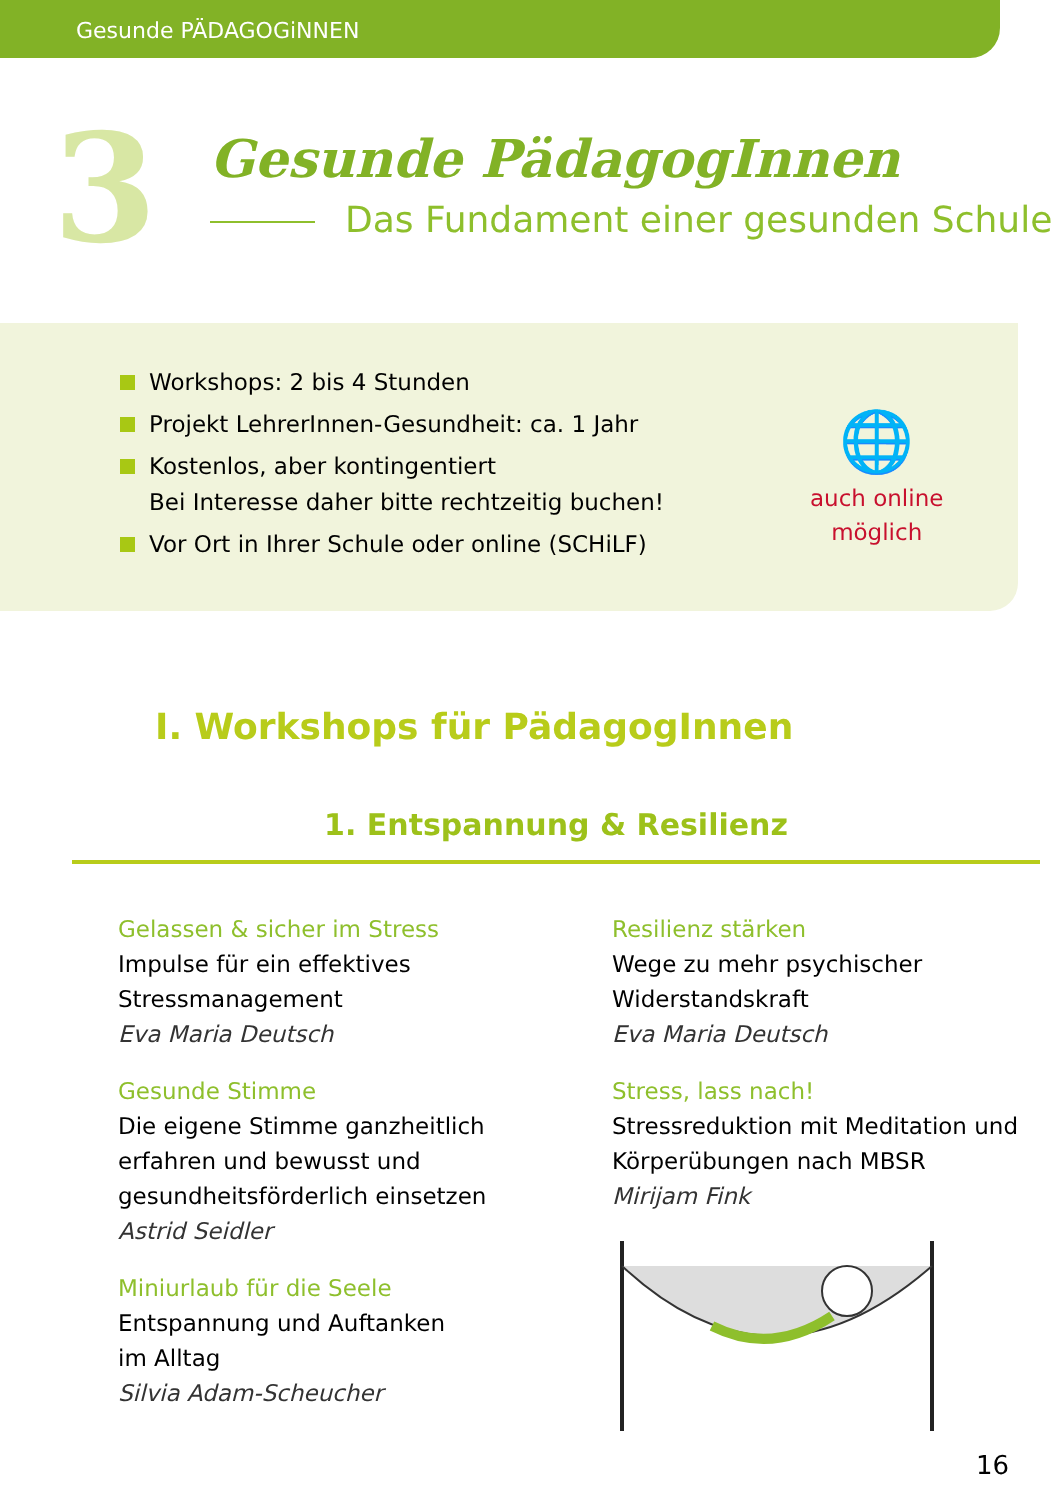Gesunde PÄDAGOGiNNEN
3
Gesunde PädagogInnen
Das Fundament einer gesunden Schule
Workshops: 2 bis 4 Stunden
Projekt LehrerInnen-Gesundheit: ca. 1 Jahr
Kostenlos, aber kontingentiert
Bei Interesse daher bitte rechtzeitig buchen!
Vor Ort in Ihrer Schule oder online (SCHiLF)
🌐
auch online
möglich
I. Workshops für PädagogInnen
1. Entspannung & Resilienz
Gelassen & sicher im Stress
Impulse für ein effektives Stressmanagement
Eva Maria Deutsch
Gesunde Stimme
Die eigene Stimme ganzheitlich erfahren und bewusst und gesundheitsförderlich einsetzen
Astrid Seidler
Miniurlaub für die Seele
Entspannung und Auftanken
im Alltag
Silvia Adam-Scheucher
Resilienz stärken
Wege zu mehr psychischer Widerstandskraft
Eva Maria Deutsch
Stress, lass nach!
Stressreduktion mit Meditation und Körperübungen nach MBSR
Mirijam Fink
16